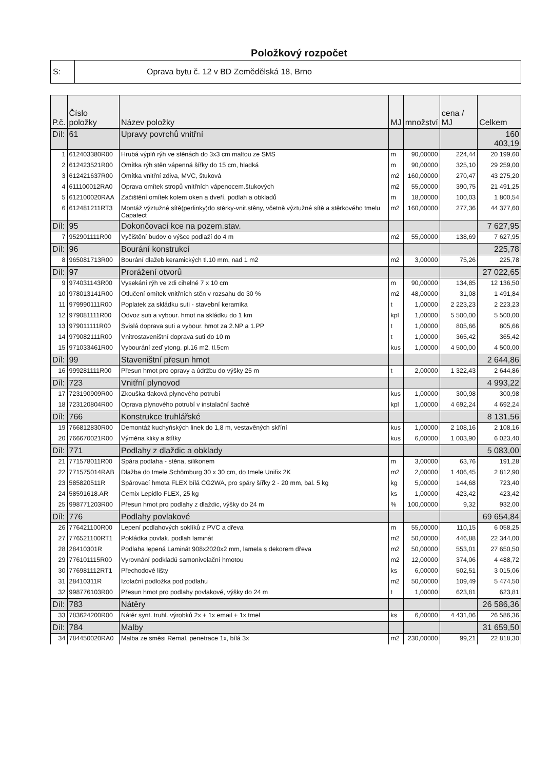Položkový rozpočet
S:
Oprava bytu č. 12 v BD Zemědělská 18, Brno
| P.č. | Číslo položky | Název položky | MJ | množství | cena / MJ | Celkem |
| --- | --- | --- | --- | --- | --- | --- |
| Díl: | 61 | Upravy povrchů vnitřní | | | | 160 403,19 |
| 1 | 612403380R00 | Hrubá výplň rýh ve stěnách do 3x3 cm maltou ze SMS | m | 90,00000 | 224,44 | 20 199,60 |
| 2 | 612423521R00 | Omítka rýh stěn vápenná šířky do 15 cm, hladká | m | 90,00000 | 325,10 | 29 259,00 |
| 3 | 612421637R00 | Omítka vnitřní zdiva, MVC, štuková | m2 | 160,00000 | 270,47 | 43 275,20 |
| 4 | 611100012RA0 | Oprava omítek stropů vnitřních vápenocem.štukových | m2 | 55,00000 | 390,75 | 21 491,25 |
| 5 | 612100020RAA | Začištění omítek kolem oken a dveří, podlah a obkladů | m | 18,00000 | 100,03 | 1 800,54 |
| 6 | 612481211RT3 | Montáž výztužné sítě(perlinky)do stěrky-vnit.stěny, včetně výztužné sítě a stěrkového tmelu Capatect | m2 | 160,00000 | 277,36 | 44 377,60 |
| Díl: | 95 | Dokončovací kce na pozem.stav. | | | | 7 627,95 |
| 7 | 952901111R00 | Vyčištění budov o výšce podlaží do 4 m | m2 | 55,00000 | 138,69 | 7 627,95 |
| Díl: | 96 | Bourání konstrukcí | | | | 225,78 |
| 8 | 965081713R00 | Bourání dlažeb keramických tl.10 mm, nad 1 m2 | m2 | 3,00000 | 75,26 | 225,78 |
| Díl: | 97 | Prorážení otvorů | | | | 27 022,65 |
| 9 | 974031143R00 | Vysekání rýh ve zdi cihelné 7 x 10 cm | m | 90,00000 | 134,85 | 12 136,50 |
| 10 | 978013141R00 | Otlučení omítek vnitřních stěn v rozsahu do 30 % | m2 | 48,00000 | 31,08 | 1 491,84 |
| 11 | 979990111R00 | Poplatek za skládku suti - stavební keramika | t | 1,00000 | 2 223,23 | 2 223,23 |
| 12 | 979081111R00 | Odvoz suti a vybour. hmot na skládku do 1 km | kpl | 1,00000 | 5 500,00 | 5 500,00 |
| 13 | 979011111R00 | Svislá doprava suti a vybour. hmot za 2.NP a 1.PP | t | 1,00000 | 805,66 | 805,66 |
| 14 | 979082111R00 | Vnitrostaveništní doprava suti do 10 m | t | 1,00000 | 365,42 | 365,42 |
| 15 | 971033461R00 | Vybourání zeď ytong. pl.16 m2, tl.5cm | kus | 1,00000 | 4 500,00 | 4 500,00 |
| Díl: | 99 | Staveništní přesun hmot | | | | 2 644,86 |
| 16 | 999281111R00 | Přesun hmot pro opravy a údržbu do výšky 25 m | t | 2,00000 | 1 322,43 | 2 644,86 |
| Díl: | 723 | Vnitřní plynovod | | | | 4 993,22 |
| 17 | 723190909R00 | Zkouška tlaková plynového potrubí | kus | 1,00000 | 300,98 | 300,98 |
| 18 | 723120804R00 | Oprava plynového potrubí v instalační šachtě | kpl | 1,00000 | 4 692,24 | 4 692,24 |
| Díl: | 766 | Konstrukce truhlářské | | | | 8 131,56 |
| 19 | 766812830R00 | Demontáž kuchyňských linek do 1,8 m, vestavěných skříní | kus | 1,00000 | 2 108,16 | 2 108,16 |
| 20 | 766670021R00 | Výměna kliky a štítky | kus | 6,00000 | 1 003,90 | 6 023,40 |
| Díl: | 771 | Podlahy z dlaždic a obklady | | | | 5 083,00 |
| 21 | 771578011R00 | Spára podlaha - stěna, silikonem | m | 3,00000 | 63,76 | 191,28 |
| 22 | 771575014RAB | Dlažba do tmele Schömburg 30 x 30 cm, do tmele Unifix 2K | m2 | 2,00000 | 1 406,45 | 2 812,90 |
| 23 | 585820511R | Spárovací hmota FLEX bílá CG2WA, pro spáry šířky 2 - 20 mm, bal. 5 kg | kg | 5,00000 | 144,68 | 723,40 |
| 24 | 58591618.AR | Cemix Lepidlo FLEX, 25 kg | ks | 1,00000 | 423,42 | 423,42 |
| 25 | 998771203R00 | Přesun hmot pro podlahy z dlaždic, výšky do 24 m | % | 100,00000 | 9,32 | 932,00 |
| Díl: | 776 | Podlahy povlakové | | | | 69 654,84 |
| 26 | 776421100R00 | Lepení podlahových soklíků z PVC a dřeva | m | 55,00000 | 110,15 | 6 058,25 |
| 27 | 776521100RT1 | Pokládka povlak. podlah laminát | m2 | 50,00000 | 446,88 | 22 344,00 |
| 28 | 28410301R | Podlaha lepená Laminát 908x2020x2 mm, lamela s dekorem dřeva | m2 | 50,00000 | 553,01 | 27 650,50 |
| 29 | 776101115R00 | Vyrovnání podkladů samonivelační hmotou | m2 | 12,00000 | 374,06 | 4 488,72 |
| 30 | 776981112RT1 | Přechodové lišty | ks | 6,00000 | 502,51 | 3 015,06 |
| 31 | 28410311R | Izolační podložka pod podlahu | m2 | 50,00000 | 109,49 | 5 474,50 |
| 32 | 998776103R00 | Přesun hmot pro podlahy povlakové, výšky do 24 m | t | 1,00000 | 623,81 | 623,81 |
| Díl: | 783 | Nátěry | | | | 26 586,36 |
| 33 | 783624200R00 | Nátěr synt. truhl. výrobků 2x + 1x email + 1x tmel | ks | 6,00000 | 4 431,06 | 26 586,36 |
| Díl: | 784 | Malby | | | | 31 659,50 |
| 34 | 784450020RA0 | Malba ze směsi Remal, penetrace 1x, bílá 3x | m2 | 230,00000 | 99,21 | 22 818,30 |